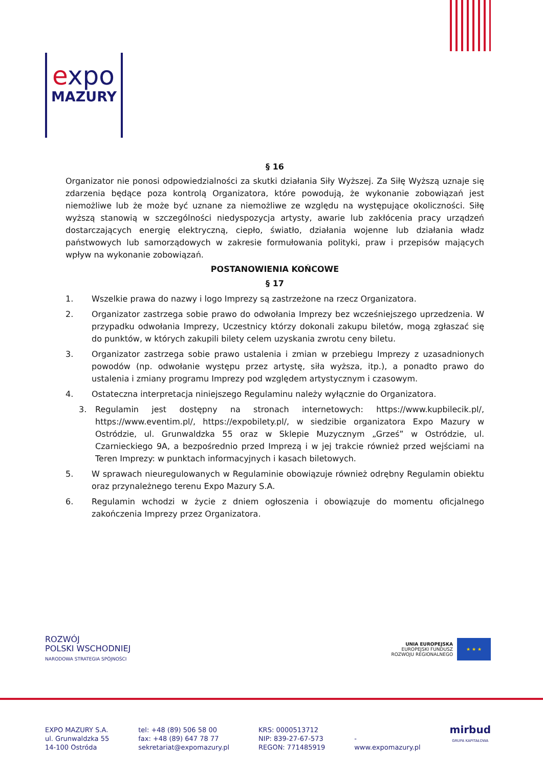expo
MAZURY
§ 16
Organizator nie ponosi odpowiedzialności za skutki działania Siły Wyższej. Za Siłę Wyższą uznaje się zdarzenia będące poza kontrolą Organizatora, które powodują, że wykonanie zobowiązań jest niemożliwe lub że może być uznane za niemożliwe ze względu na występujące okoliczności. Siłę wyższą stanowią w szczególności niedyspozycja artysty, awarie lub zakłócenia pracy urządzeń dostarczających energię elektryczną, ciepło, światło, działania wojenne lub działania władz państwowych lub samorządowych w zakresie formułowania polityki, praw i przepisów mających wpływ na wykonanie zobowiązań.
POSTANOWIENIA KOŃCOWE
§ 17
1. Wszelkie prawa do nazwy i logo Imprezy są zastrzeżone na rzecz Organizatora.
2. Organizator zastrzega sobie prawo do odwołania Imprezy bez wcześniejszego uprzedzenia. W przypadku odwołania Imprezy, Uczestnicy którzy dokonali zakupu biletów, mogą zgłaszać się do punktów, w których zakupili bilety celem uzyskania zwrotu ceny biletu.
3. Organizator zastrzega sobie prawo ustalenia i zmian w przebiegu Imprezy z uzasadnionych powodów (np. odwołanie występu przez artystę, siła wyższa, itp.), a ponadto prawo do ustalenia i zmiany programu Imprezy pod względem artystycznym i czasowym.
4. Ostateczna interpretacja niniejszego Regulaminu należy wyłącznie do Organizatora.
3. Regulamin jest dostępny na stronach internetowych: https://www.kupbilecik.pl/, https://www.eventim.pl/, https://expobilety.pl/, w siedzibie organizatora Expo Mazury w Ostródzie, ul. Grunwaldzka 55 oraz w Sklepie Muzycznym „Grześ” w Ostródzie, ul. Czarnieckiego 9A, a bezpośrednio przed Imprezą i w jej trakcie również przed wejściami na Teren Imprezy: w punktach informacyjnych i kasach biletowych.
5. W sprawach nieuregulowanych w Regulaminie obowiązuje również odrębny Regulamin obiektu oraz przynależnego terenu Expo Mazury S.A.
6. Regulamin wchodzi w życie z dniem ogłoszenia i obowiązuje do momentu oficjalnego zakończenia Imprezy przez Organizatora.
ROZWÓJ
POLSKI WSCHODNIEJ
NARODOWA STRATEGIA SPÓJNOŚCI
UNIA EUROPEJSKA
EUROPEJSKI FUNDUSZ
ROZWOJU REGIONALNEGO
★ ★ ★
EXPO MAZURY S.A.
ul. Grunwaldzka 55
14-100 Ostróda
tel: +48 (89) 506 58 00
fax: +48 (89) 647 78 77
sekretariat@expomazury.pl
KRS: 0000513712
NIP: 839-27-67-573
REGON: 771485919
-
www.expomazury.pl
mirbud
GRUPA KAPITAŁOWA